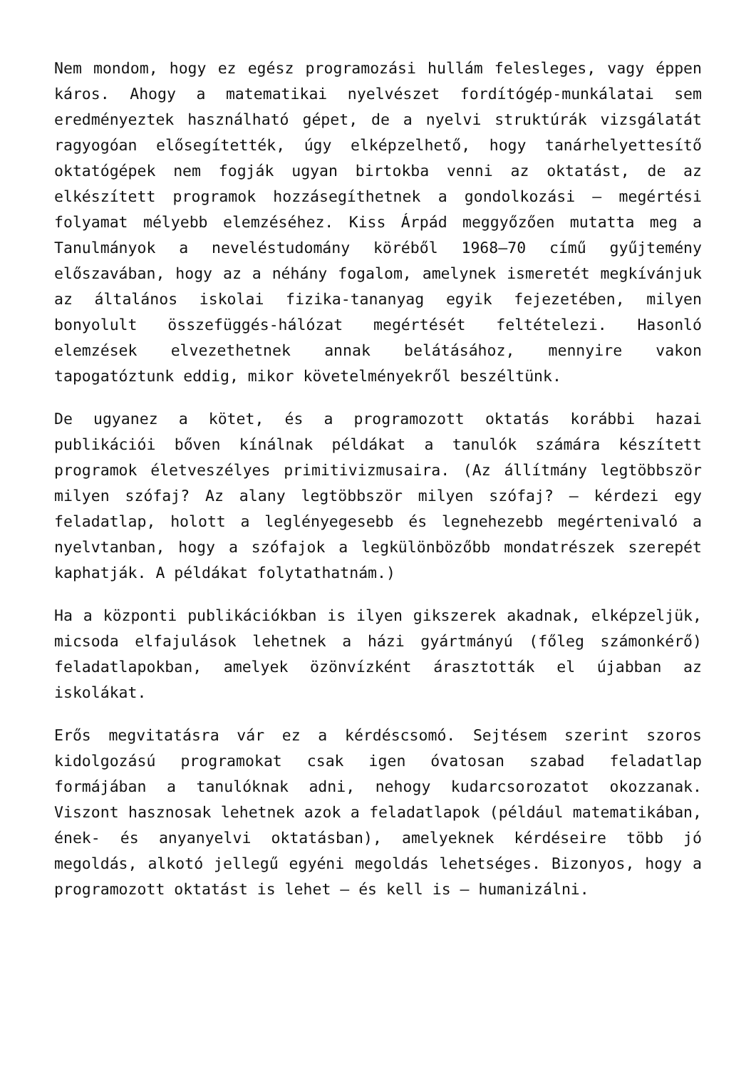Nem mondom, hogy ez egész programozási hullám felesleges, vagy éppen káros. Ahogy a matematikai nyelvészet fordítógép-munkálatai sem eredményeztek használható gépet, de a nyelvi struktúrák vizsgálatát ragyogóan elősegítették, úgy elképzelhető, hogy tanárhelyettesítő oktatógépek nem fogják ugyan birtokba venni az oktatást, de az elkészített programok hozzásegíthetnek a gondolkozási – megértési folyamat mélyebb elemzéséhez. Kiss Árpád meggyőzően mutatta meg a Tanulmányok a neveléstudomány köréből 1968–70 című gyűjtemény előszavában, hogy az a néhány fogalom, amelynek ismeretét megkívánjuk az általános iskolai fizika-tananyag egyik fejezetében, milyen bonyolult összefüggés-hálózat megértését feltételezi. Hasonló elemzések elvezethetnek annak belátásához, mennyire vakon tapogatóztunk eddig, mikor követelményekről beszéltünk.
De ugyanez a kötet, és a programozott oktatás korábbi hazai publikációi bőven kínálnak példákat a tanulók számára készített programok életveszélyes primitivizmusaira. (Az állítmány legtöbbször milyen szófaj? Az alany legtöbbször milyen szófaj? – kérdezi egy feladatlap, holott a leglényegesebb és legnehezebb megértenivaló a nyelvtanban, hogy a szófajok a legkülönbözőbb mondatrészek szerepét kaphatják. A példákat folytathatnám.)
Ha a központi publikációkban is ilyen giksze­rek akadnak, elképzeljük, micsoda elfajulások lehetnek a házi gyártmányú (főleg számonkérő) feladatlapokban, amelyek özönvízként árasztották el újabban az iskolákat.
Erős megvitatásra vár ez a kérdéscsomó. Sejtésem szerint szoros kidolgozású programokat csak igen óvatosan szabad feladatlap formájában a tanulóknak adni, nehogy kudarcsorozatot okozzanak. Viszont hasznosak lehetnek azok a feladatlapok (például matematikában, ének- és anyanyelvi oktatásban), amelyeknek kérdéseire több jó megoldás, alkotó jellegű egyéni megoldás lehetséges. Bizonyos, hogy a programozott oktatást is lehet – és kell is – humanizálni.